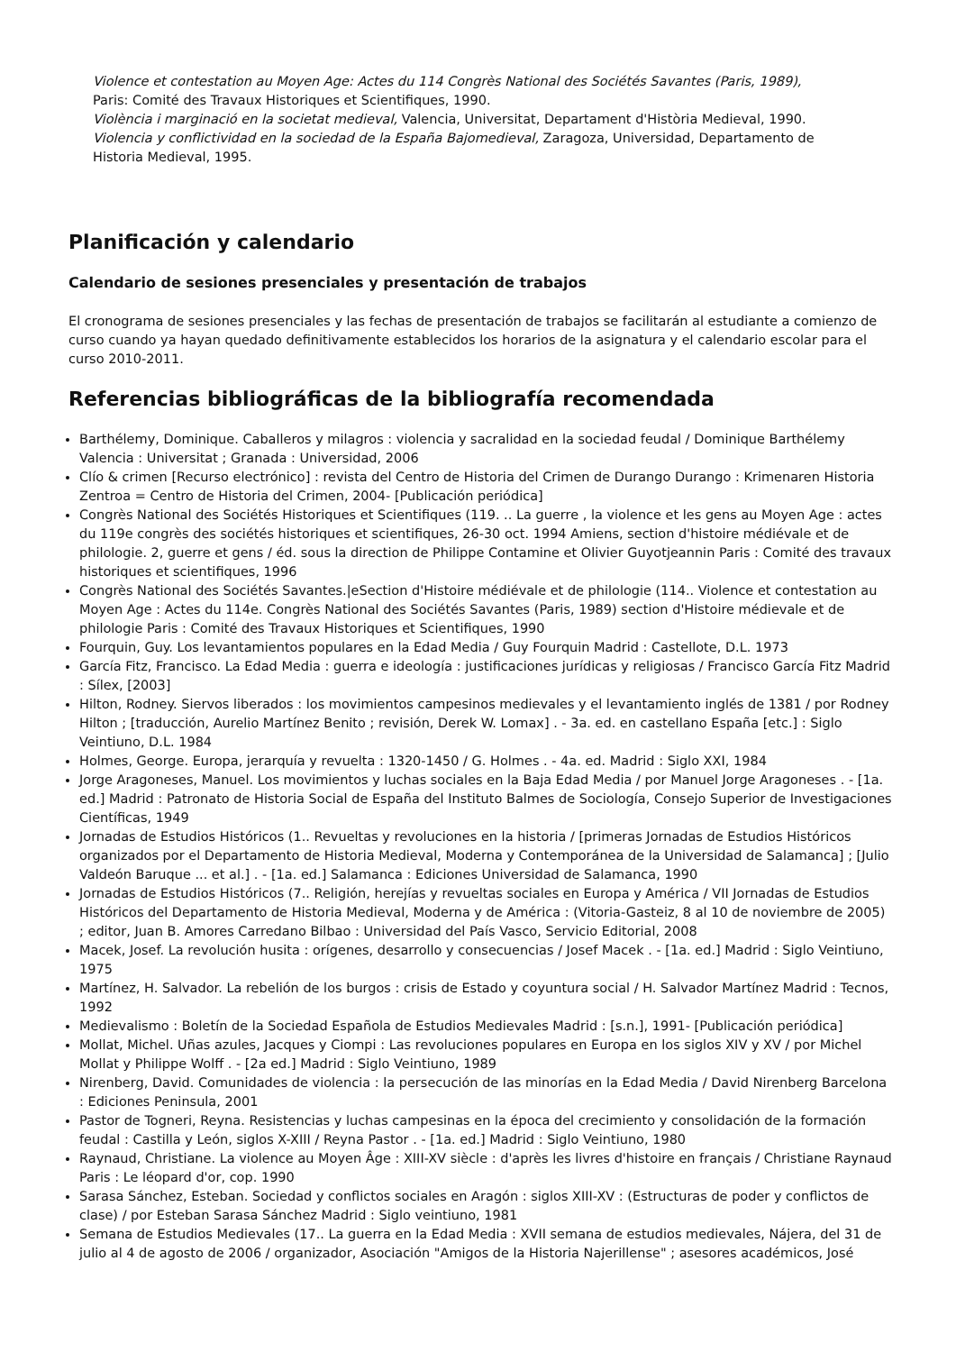Violence et contestation au Moyen Age: Actes du 114 Congrès National des Sociétés Savantes (Paris, 1989),
Paris: Comité des Travaux Historiques et Scientifiques, 1990.
Violència i marginació en la societat medieval, Valencia, Universitat, Departament d'Història Medieval, 1990.
Violencia y conflictividad en la sociedad de la España Bajomedieval, Zaragoza, Universidad, Departamento de
Historia Medieval, 1995.
Planificación y calendario
Calendario de sesiones presenciales y presentación de trabajos
El cronograma de sesiones presenciales y las fechas de presentación de trabajos se facilitarán al estudiante a comienzo de curso cuando ya hayan quedado definitivamente establecidos los horarios de la asignatura y el calendario escolar para el curso 2010-2011.
Referencias bibliográficas de la bibliografía recomendada
Barthélemy, Dominique. Caballeros y milagros : violencia y sacralidad en la sociedad feudal / Dominique Barthélemy Valencia : Universitat ; Granada : Universidad, 2006
Clío & crimen [Recurso electrónico] : revista del Centro de Historia del Crimen de Durango Durango : Krimenaren Historia Zentroa = Centro de Historia del Crimen, 2004- [Publicación periódica]
Congrès National des Sociétés Historiques et Scientifiques (119. .. La guerre , la violence et les gens au Moyen Age : actes du 119e congrès des sociétés historiques et scientifiques, 26-30 oct. 1994 Amiens, section d'histoire médiévale et de philologie. 2, guerre et gens / éd. sous la direction de Philippe Contamine et Olivier Guyotjeannin Paris : Comité des travaux historiques et scientifiques, 1996
Congrès National des Sociétés Savantes.|eSection d'Histoire médiévale et de philologie (114.. Violence et contestation au Moyen Age : Actes du 114e. Congrès National des Sociétés Savantes (Paris, 1989) section d'Histoire médievale et de philologie Paris : Comité des Travaux Historiques et Scientifiques, 1990
Fourquin, Guy. Los levantamientos populares en la Edad Media / Guy Fourquin Madrid : Castellote, D.L. 1973
García Fitz, Francisco. La Edad Media : guerra e ideología : justificaciones jurídicas y religiosas / Francisco García Fitz Madrid : Sílex, [2003]
Hilton, Rodney. Siervos liberados : los movimientos campesinos medievales y el levantamiento inglés de 1381 / por Rodney Hilton ; [traducción, Aurelio Martínez Benito ; revisión, Derek W. Lomax] . - 3a. ed. en castellano España [etc.] : Siglo Veintiuno, D.L. 1984
Holmes, George. Europa, jerarquía y revuelta : 1320-1450 / G. Holmes . - 4a. ed. Madrid : Siglo XXI, 1984
Jorge Aragoneses, Manuel. Los movimientos y luchas sociales en la Baja Edad Media / por Manuel Jorge Aragoneses . - [1a. ed.] Madrid : Patronato de Historia Social de España del Instituto Balmes de Sociología, Consejo Superior de Investigaciones Científicas, 1949
Jornadas de Estudios Históricos (1.. Revueltas y revoluciones en la historia / [primeras Jornadas de Estudios Históricos organizados por el Departamento de Historia Medieval, Moderna y Contemporánea de la Universidad de Salamanca] ; [Julio Valdeón Baruque ... et al.] . - [1a. ed.] Salamanca : Ediciones Universidad de Salamanca, 1990
Jornadas de Estudios Históricos (7.. Religión, herejías y revueltas sociales en Europa y América / VII Jornadas de Estudios Históricos del Departamento de Historia Medieval, Moderna y de América : (Vitoria-Gasteiz, 8 al 10 de noviembre de 2005) ; editor, Juan B. Amores Carredano Bilbao : Universidad del País Vasco, Servicio Editorial, 2008
Macek, Josef. La revolución husita : orígenes, desarrollo y consecuencias / Josef Macek . - [1a. ed.] Madrid : Siglo Veintiuno, 1975
Martínez, H. Salvador. La rebelión de los burgos : crisis de Estado y coyuntura social / H. Salvador Martínez Madrid : Tecnos, 1992
Medievalismo : Boletín de la Sociedad Española de Estudios Medievales Madrid : [s.n.], 1991- [Publicación periódica]
Mollat, Michel. Uñas azules, Jacques y Ciompi : Las revoluciones populares en Europa en los siglos XIV y XV / por Michel Mollat y Philippe Wolff . - [2a ed.] Madrid : Siglo Veintiuno, 1989
Nirenberg, David. Comunidades de violencia : la persecución de las minorías en la Edad Media / David Nirenberg Barcelona : Ediciones Peninsula, 2001
Pastor de Togneri, Reyna. Resistencias y luchas campesinas en la época del crecimiento y consolidación de la formación feudal : Castilla y León, siglos X-XIII / Reyna Pastor . - [1a. ed.] Madrid : Siglo Veintiuno, 1980
Raynaud, Christiane. La violence au Moyen Âge : XIII-XV siècle : d'après les livres d'histoire en français / Christiane Raynaud Paris : Le léopard d'or, cop. 1990
Sarasa Sánchez, Esteban. Sociedad y conflictos sociales en Aragón : siglos XIII-XV : (Estructuras de poder y conflictos de clase) / por Esteban Sarasa Sánchez Madrid : Siglo veintiuno, 1981
Semana de Estudios Medievales (17.. La guerra en la Edad Media : XVII semana de estudios medievales, Nájera, del 31 de julio al 4 de agosto de 2006 / organizador, Asociación "Amigos de la Historia Najerillense" ; asesores académicos, José